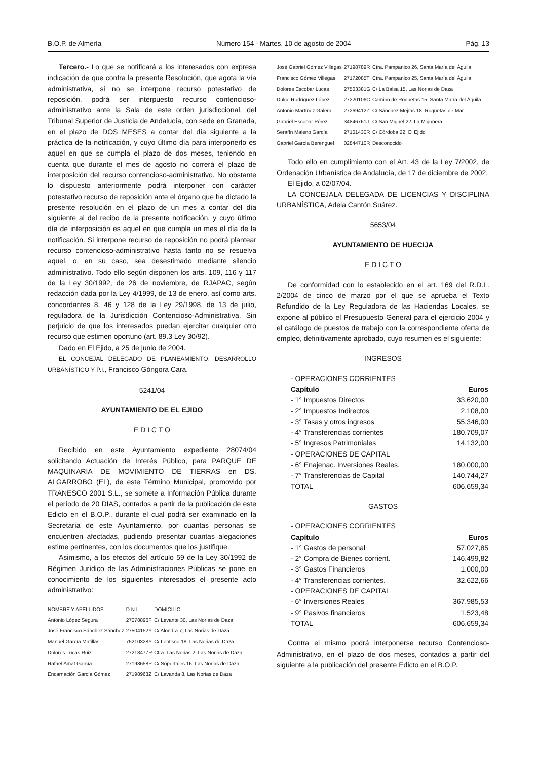B.O.P. de Almería Número 154 - Martes, 10 de agosto de 2004 Pág. 13
Tercero.- Lo que se notificará a los interesados con expresa indicación de que contra la presente Resolución, que agota la vía administrativa, si no se interpone recurso potestativo de reposición, podrá ser interpuesto recurso contencioso-administrativo ante la Sala de este orden jurisdiccional, del Tribunal Superior de Justicia de Andalucía, con sede en Granada, en el plazo de DOS MESES a contar del día siguiente a la práctica de la notificación, y cuyo último día para interponerlo es aquel en que se cumpla el plazo de dos meses, teniendo en cuenta que durante el mes de agosto no correrá el plazo de interposición del recurso contencioso-administrativo. No obstante lo dispuesto anteriormente podrá interponer con carácter potestativo recurso de reposición ante el órgano que ha dictado la presente resolución en el plazo de un mes a contar del día siguiente al del recibo de la presente notificación, y cuyo último día de interposición es aquel en que cumpla un mes el día de la notificación. Si interpone recurso de reposición no podrá plantear recurso contencioso-administrativo hasta tanto no se resuelva aquel, o, en su caso, sea desestimado mediante silencio administrativo. Todo ello según disponen los arts. 109, 116 y 117 de la Ley 30/1992, de 26 de noviembre, de RJAPAC, según redacción dada por la Ley 4/1999, de 13 de enero, así como arts. concordantes 8, 46 y 128 de la Ley 29/1998, de 13 de julio, reguladora de la Jurisdicción Contencioso-Administrativa. Sin perjuicio de que los interesados puedan ejercitar cualquier otro recurso que estimen oportuno (art. 89.3 Ley 30/92).
Dado en El Ejido, a 25 de junio de 2004.
EL CONCEJAL DELEGADO DE PLANEAMIENTO, DESARROLLO URBANÍSTICO Y P.I., Francisco Góngora Cara.
5241/04
AYUNTAMIENTO DE EL EJIDO
E D I C T O
Recibido en este Ayuntamiento expediente 28074/04 solicitando Actuación de Interés Público, para PARQUE DE MAQUINARIA DE MOVIMIENTO DE TIERRAS en DS. ALGARROBO (EL), de este Término Municipal, promovido por TRANESCO 2001 S.L., se somete a Información Pública durante el período de 20 DIAS, contados a partir de la publicación de este Edicto en el B.O.P., durante el cual podrá ser examinado en la Secretaría de este Ayuntamiento, por cuantas personas se encuentren afectadas, pudiendo presentar cuantas alegaciones estime pertinentes, con los documentos que los justifique.
Asimismo, a los efectos del artículo 59 de la Ley 30/1992 de Régimen Jurídico de las Administraciones Públicas se pone en conocimiento de los siguientes interesados el presente acto administrativo:
| NOMBRE Y APELLIDOS | D.N.I. | DOMICILIO |
| Antonio López Segura | 27078896F | C/ Levante 30, Las Norias de Daza |
| José Francisco Sánchez Sánchez | 27504152Y | C/ Alondra 7, Las Norias de Daza |
| Manuel García Matillas | 75210328Y | C/ Lentisco 18, Las Norias de Daza |
| Dolores Lucas Ruiz | 27218477R | Ctra. Las Norias 2, Las Norias de Daza |
| Rafael Amat García | 27198658P | C/ Soportales 16, Las Norias de Daza |
| Encarnación García Gómez | 27198963Z | C/ Lavanda 8, Las Norias de Daza |
| José Gabriel Gómez Villegas | 27198789R | Ctra. Pampanico 26, Santa María del Águila |
| Francisco Gómez Villegas | 27172085T | Ctra. Pampanico 25, Santa María del Águila |
| Dolores Escobar Lucas | 27503381G | C/ La Balsa 15, Las Norias de Daza |
| Dulce Rodríguez López | 27220106C | Camino de Roquetas 15, Santa María del Águila |
| Antonio Martínez Galera | 27269412Z | C/ Sánchez Mejías 18, Roquetas de Mar |
| Gabriel Escobar Pérez | 34846761J | C/ San Miguel 22, La Mojonera |
| Serafín Maleno García | 27101430R | C/ Córdoba 22, El Ejido |
| Gabriel García Berenguel | 02844710R | Desconocido |
Todo ello en cumplimiento con el Art. 43 de la Ley 7/2002, de Ordenación Urbanística de Andalucía, de 17 de diciembre de 2002.
El Ejido, a 02/07/04.
LA CONCEJALA DELEGADA DE LICENCIAS Y DISCIPLINA URBANÍSTICA, Adela Cantón Suárez.
5653/04
AYUNTAMIENTO DE HUECIJA
E D I C T O
De conformidad con lo establecido en el art. 169 del R.D.L. 2/2004 de cinco de marzo por el que se aprueba el Texto Refundido de la Ley Reguladora de las Haciendas Locales, se expone al público el Presupuesto General para el ejercicio 2004 y el catálogo de puestos de trabajo con la correspondiente oferta de empleo, definitivamente aprobado, cuyo resumen es el siguiente:
INGRESOS
| - OPERACIONES CORRIENTES | |
| Capítulo | Euros |
| - 1° Impuestos Directos | 33.620,00 |
| - 2° Impuestos Indirectos | 2.108,00 |
| - 3° Tasas y otros ingresos | 55.346,00 |
| - 4° Transferencias corrientes | 180.709,07 |
| - 5° Ingresos Patrimoniales | 14.132,00 |
| - OPERACIONES DE CAPITAL | |
| - 6° Enajenac. Inversiones Reales. | 180.000,00 |
| - 7° Transferencias de Capital | 140.744,27 |
| TOTAL | 606.659,34 |
GASTOS
| - OPERACIONES CORRIENTES | |
| Capítulo | Euros |
| - 1° Gastos de personal | 57.027,85 |
| - 2° Compra de Bienes corrient. | 146.499,82 |
| - 3° Gastos Financieros | 1.000,00 |
| - 4° Transferencias corrientes. | 32.622,66 |
| - OPERACIONES DE CAPITAL | |
| - 6° Inversiones Reales | 367.985,53 |
| - 9° Pasivos financieros | 1.523,48 |
| TOTAL | 606.659,34 |
Contra el mismo podrá interponerse recurso Contencioso-Administrativo, en el plazo de dos meses, contados a partir del siguiente a la publicación del presente Edicto en el B.O.P.